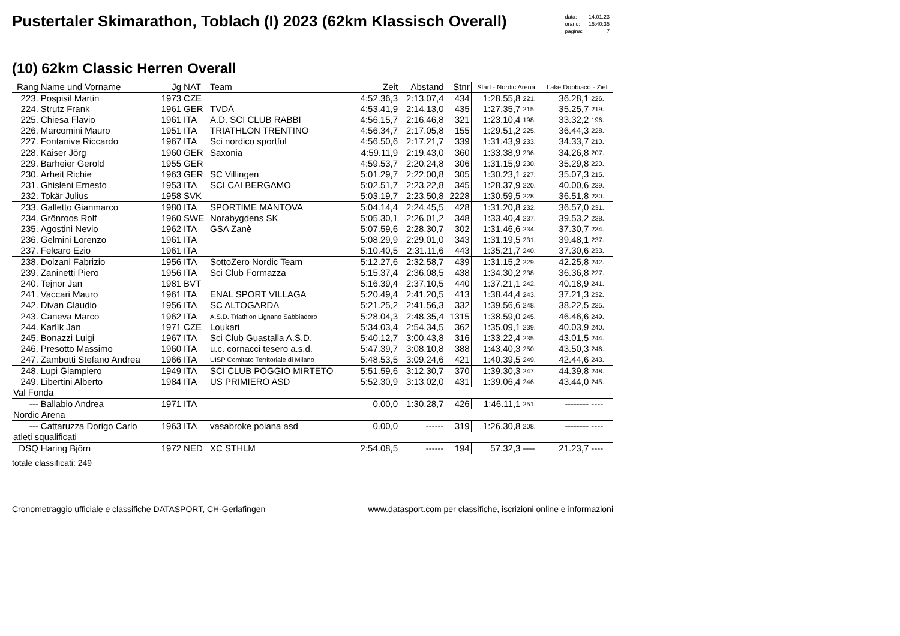Pustertaler Skimarathon, Toblach (I) 2023 (62km Klassisch Overall)
| data: | 14.01.23 |
| orario: | 15:40:35 |
| pagina: | 7 |
(10) 62km Classic Herren Overall
| Rang | Name und Vorname | Jg | NAT | Team | Zeit | Abstand | Stnr | Start - Nordic Arena | | Lake Dobbiaco - Ziel | |
| --- | --- | --- | --- | --- | --- | --- | --- | --- | --- | --- | --- |
| 223. | Pospisil Martin | 1973 | CZE | | 4:52.36,3 | 2:13.07,4 | 434 | 1:28.55,8 | 221. | 36.28,1 | 226. |
| 224. | Strutz Frank | 1961 | GER | TVDÄ | 4:53.41,9 | 2:14.13,0 | 435 | 1:27.35,7 | 215. | 35.25,7 | 219. |
| 225. | Chiesa Flavio | 1961 | ITA | A.D. SCI CLUB RABBI | 4:56.15,7 | 2:16.46,8 | 321 | 1:23.10,4 | 198. | 33.32,2 | 196. |
| 226. | Marcomini Mauro | 1951 | ITA | TRIATHLON TRENTINO | 4:56.34,7 | 2:17.05,8 | 155 | 1:29.51,2 | 225. | 36.44,3 | 228. |
| 227. | Fontanive Riccardo | 1967 | ITA | Sci nordico sportful | 4:56.50,6 | 2:17.21,7 | 339 | 1:31.43,9 | 233. | 34.33,7 | 210. |
| 228. | Kaiser Jörg | 1960 | GER | Saxonia | 4:59.11,9 | 2:19.43,0 | 360 | 1:33.38,9 | 236. | 34.26,8 | 207. |
| 229. | Barheier Gerold | 1955 | GER | | 4:59.53,7 | 2:20.24,8 | 306 | 1:31.15,9 | 230. | 35.29,8 | 220. |
| 230. | Arheit Richie | 1963 | GER | SC Villingen | 5:01.29,7 | 2:22.00,8 | 305 | 1:30.23,1 | 227. | 35.07,3 | 215. |
| 231. | Ghisleni Ernesto | 1953 | ITA | SCI CAI BERGAMO | 5:02.51,7 | 2:23.22,8 | 345 | 1:28.37,9 | 220. | 40.00,6 | 239. |
| 232. | Tokär Julius | 1958 | SVK | | 5:03.19,7 | 2:23.50,8 | 2228 | 1:30.59,5 | 228. | 36.51,8 | 230. |
| 233. | Galletto Gianmarco | 1980 | ITA | SPORTIME MANTOVA | 5:04.14,4 | 2:24.45,5 | 428 | 1:31.20,8 | 232. | 36.57,0 | 231. |
| 234. | Grönroos Rolf | 1960 | SWE | Norabygdens SK | 5:05.30,1 | 2:26.01,2 | 348 | 1:33.40,4 | 237. | 39.53,2 | 238. |
| 235. | Agostini Nevio | 1962 | ITA | GSA Zanè | 5:07.59,6 | 2:28.30,7 | 302 | 1:31.46,6 | 234. | 37.30,7 | 234. |
| 236. | Gelmini Lorenzo | 1961 | ITA | | 5:08.29,9 | 2:29.01,0 | 343 | 1:31.19,5 | 231. | 39.48,1 | 237. |
| 237. | Felcaro Ezio | 1961 | ITA | | 5:10.40,5 | 2:31.11,6 | 443 | 1:35.21,7 | 240. | 37.30,6 | 233. |
| 238. | Dolzani Fabrizio | 1956 | ITA | SottoZero Nordic Team | 5:12.27,6 | 2:32.58,7 | 439 | 1:31.15,2 | 229. | 42.25,8 | 242. |
| 239. | Zaninetti Piero | 1956 | ITA | Sci Club Formazza | 5:15.37,4 | 2:36.08,5 | 438 | 1:34.30,2 | 238. | 36.36,8 | 227. |
| 240. | Tejnor Jan | 1981 | BVT | | 5:16.39,4 | 2:37.10,5 | 440 | 1:37.21,1 | 242. | 40.18,9 | 241. |
| 241. | Vaccari Mauro | 1961 | ITA | ENAL SPORT VILLAGA | 5:20.49,4 | 2:41.20,5 | 413 | 1:38.44,4 | 243. | 37.21,3 | 232. |
| 242. | Divan Claudio | 1956 | ITA | SC ALTOGARDA | 5:21.25,2 | 2:41.56,3 | 332 | 1:39.56,6 | 248. | 38.22,5 | 235. |
| 243. | Caneva Marco | 1962 | ITA | A.S.D. Triathlon Lignano Sabbiadoro | 5:28.04,3 | 2:48.35,4 | 1315 | 1:38.59,0 | 245. | 46.46,6 | 249. |
| 244. | Karlík Jan | 1971 | CZE | Loukari | 5:34.03,4 | 2:54.34,5 | 362 | 1:35.09,1 | 239. | 40.03,9 | 240. |
| 245. | Bonazzi Luigi | 1967 | ITA | Sci Club Guastalla A.S.D. | 5:40.12,7 | 3:00.43,8 | 316 | 1:33.22,4 | 235. | 43.01,5 | 244. |
| 246. | Presotto Massimo | 1960 | ITA | u.c. cornacci tesero a.s.d. | 5:47.39,7 | 3:08.10,8 | 388 | 1:43.40,3 | 250. | 43.50,3 | 246. |
| 247. | Zambotti Stefano Andrea | 1966 | ITA | UISP Comitato Territoriale di Milano | 5:48.53,5 | 3:09.24,6 | 421 | 1:40.39,5 | 249. | 42.44,6 | 243. |
| 248. | Lupi Giampiero | 1949 | ITA | SCI CLUB POGGIO MIRTETO | 5:51.59,6 | 3:12.30,7 | 370 | 1:39.30,3 | 247. | 44.39,8 | 248. |
| 249. | Libertini Alberto | 1984 | ITA | US PRIMIERO ASD | 5:52.30,9 | 3:13.02,0 | 431 | 1:39.06,4 | 246. | 43.44,0 | 245. |
| Val Fonda | | | | | | | | | | | |
| --- | Ballabio Andrea | 1971 | ITA | | 0.00,0 | 1:30.28,7 | 426 | 1:46.11,1 | 251. | -------- | ---- |
| Nordic Arena | | | | | | | | | | | |
| --- | Cattaruzza Dorigo Carlo | 1963 | ITA | vasabroke poiana asd | 0.00,0 | ------ | 319 | 1:26.30,8 | 208. | -------- | ---- |
| atleti squalificati | | | | | | | | | | | |
| DSQ | Haring Björn | 1972 | NED | XC STHLM | 2:54.08,5 | ------ | 194 | 57.32,3 | ---- | 21.23,7 | ---- |
totale classificati: 249
Cronometraggio ufficiale e classifiche DATASPORT, CH-Gerlafingen www.datasport.com per classifiche, iscrizioni online e informazioni